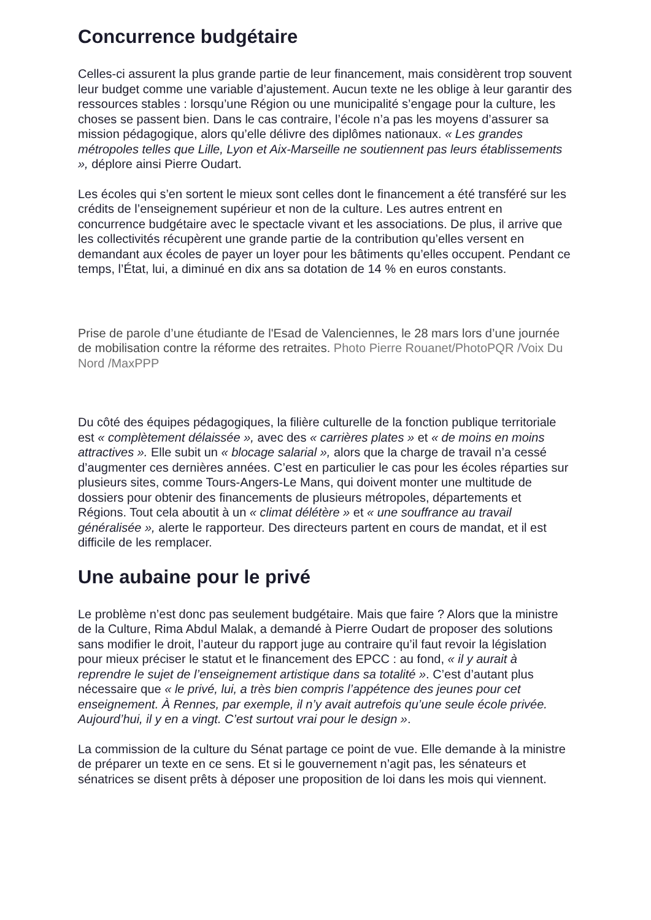Concurrence budgétaire
Celles-ci assurent la plus grande partie de leur financement, mais considèrent trop souvent leur budget comme une variable d’ajustement. Aucun texte ne les oblige à leur garantir des ressources stables : lorsqu’une Région ou une municipalité s’engage pour la culture, les choses se passent bien. Dans le cas contraire, l’école n’a pas les moyens d’assurer sa mission pédagogique, alors qu’elle délivre des diplômes nationaux. « Les grandes métropoles telles que Lille, Lyon et Aix-Marseille ne soutiennent pas leurs établissements », déplore ainsi Pierre Oudart.
Les écoles qui s’en sortent le mieux sont celles dont le financement a été transféré sur les crédits de l’enseignement supérieur et non de la culture. Les autres entrent en concurrence budgétaire avec le spectacle vivant et les associations. De plus, il arrive que les collectivités récupèrent une grande partie de la contribution qu’elles versent en demandant aux écoles de payer un loyer pour les bâtiments qu’elles occupent. Pendant ce temps, l’État, lui, a diminué en dix ans sa dotation de 14 % en euros constants.
Prise de parole d’une étudiante de l'Esad de Valenciennes, le 28 mars lors d’une journée de mobilisation contre la réforme des retraites. Photo Pierre Rouanet/PhotoPQR /Voix Du Nord /MaxPPP
Du côté des équipes pédagogiques, la filière culturelle de la fonction publique territoriale est « complètement délaissée », avec des « carrières plates » et « de moins en moins attractives ». Elle subit un « blocage salarial », alors que la charge de travail n’a cessé d’augmenter ces dernières années. C’est en particulier le cas pour les écoles réparties sur plusieurs sites, comme Tours-Angers-Le Mans, qui doivent monter une multitude de dossiers pour obtenir des financements de plusieurs métropoles, départements et Régions. Tout cela aboutit à un « climat délétère » et « une souffrance au travail généralisée », alerte le rapporteur. Des directeurs partent en cours de mandat, et il est difficile de les remplacer.
Une aubaine pour le privé
Le problème n’est donc pas seulement budgétaire. Mais que faire ? Alors que la ministre de la Culture, Rima Abdul Malak, a demandé à Pierre Oudart de proposer des solutions sans modifier le droit, l’auteur du rapport juge au contraire qu’il faut revoir la législation pour mieux préciser le statut et le financement des EPCC : au fond, « il y aurait à reprendre le sujet de l’enseignement artistique dans sa totalité ». C’est d’autant plus nécessaire que « le privé, lui, a très bien compris l’appétence des jeunes pour cet enseignement. À Rennes, par exemple, il n’y avait autrefois qu’une seule école privée. Aujourd’hui, il y en a vingt. C’est surtout vrai pour le design ».
La commission de la culture du Sénat partage ce point de vue. Elle demande à la ministre de préparer un texte en ce sens. Et si le gouvernement n’agit pas, les sénateurs et sénatrices se disent prêts à déposer une proposition de loi dans les mois qui viennent.